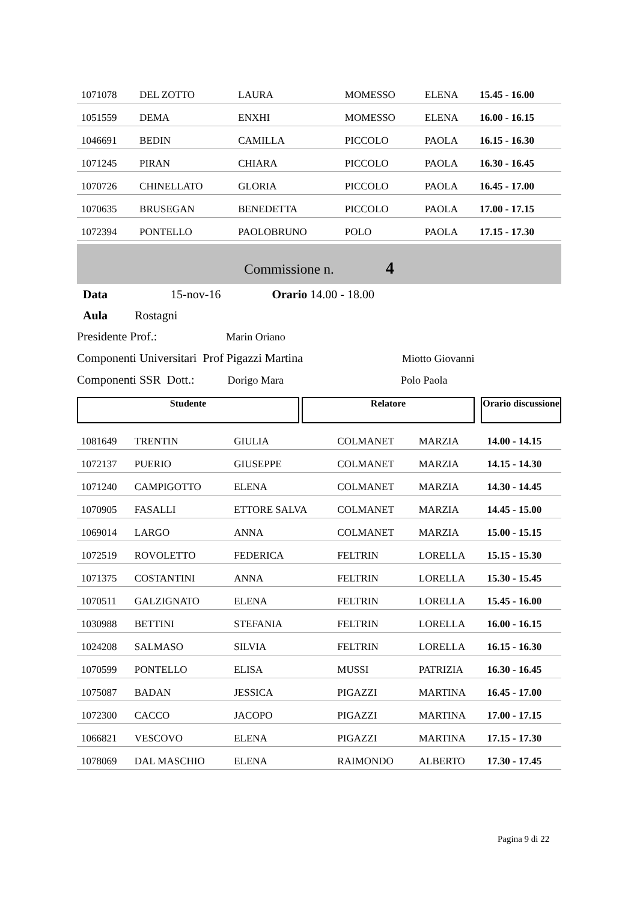| 1071078 | DEL ZOTTO | LAURA | MOMESSO | ELENA | 15.45 - 16.00 |
| 1051559 | DEMA | ENXHI | MOMESSO | ELENA | 16.00 - 16.15 |
| 1046691 | BEDIN | CAMILLA | PICCOLO | PAOLA | 16.15 - 16.30 |
| 1071245 | PIRAN | CHIARA | PICCOLO | PAOLA | 16.30 - 16.45 |
| 1070726 | CHINELLATO | GLORIA | PICCOLO | PAOLA | 16.45 - 17.00 |
| 1070635 | BRUSEGAN | BENEDETTA | PICCOLO | PAOLA | 17.00 - 17.15 |
| 1072394 | PONTELLO | PAOLOBRUNO | POLO | PAOLA | 17.15 - 17.30 |
Commissione n. 4
Data 15-nov-16 Orario 14.00 - 18.00
Aula Rostagni
Presidente Prof.: Marin Oriano
Componenti Universitari Prof Pigazzi Martina Miotto Giovanni
Componenti SSR Dott.: Dorigo Mara Polo Paola
Studente Relatore Orario discussione
| 1081649 | TRENTIN | GIULIA | COLMANET | MARZIA | 14.00 - 14.15 |
| 1072137 | PUERIO | GIUSEPPE | COLMANET | MARZIA | 14.15 - 14.30 |
| 1071240 | CAMPIGOTTO | ELENA | COLMANET | MARZIA | 14.30 - 14.45 |
| 1070905 | FASALLI | ETTORE SALVA | COLMANET | MARZIA | 14.45 - 15.00 |
| 1069014 | LARGO | ANNA | COLMANET | MARZIA | 15.00 - 15.15 |
| 1072519 | ROVOLETTO | FEDERICA | FELTRIN | LORELLA | 15.15 - 15.30 |
| 1071375 | COSTANTINI | ANNA | FELTRIN | LORELLA | 15.30 - 15.45 |
| 1070511 | GALZIGNATO | ELENA | FELTRIN | LORELLA | 15.45 - 16.00 |
| 1030988 | BETTINI | STEFANIA | FELTRIN | LORELLA | 16.00 - 16.15 |
| 1024208 | SALMASO | SILVIA | FELTRIN | LORELLA | 16.15 - 16.30 |
| 1070599 | PONTELLO | ELISA | MUSSI | PATRIZIA | 16.30 - 16.45 |
| 1075087 | BADAN | JESSICA | PIGAZZI | MARTINA | 16.45 - 17.00 |
| 1072300 | CACCO | JACOPO | PIGAZZI | MARTINA | 17.00 - 17.15 |
| 1066821 | VESCOVO | ELENA | PIGAZZI | MARTINA | 17.15 - 17.30 |
| 1078069 | DAL MASCHIO | ELENA | RAIMONDO | ALBERTO | 17.30 - 17.45 |
Pagina 9 di 22